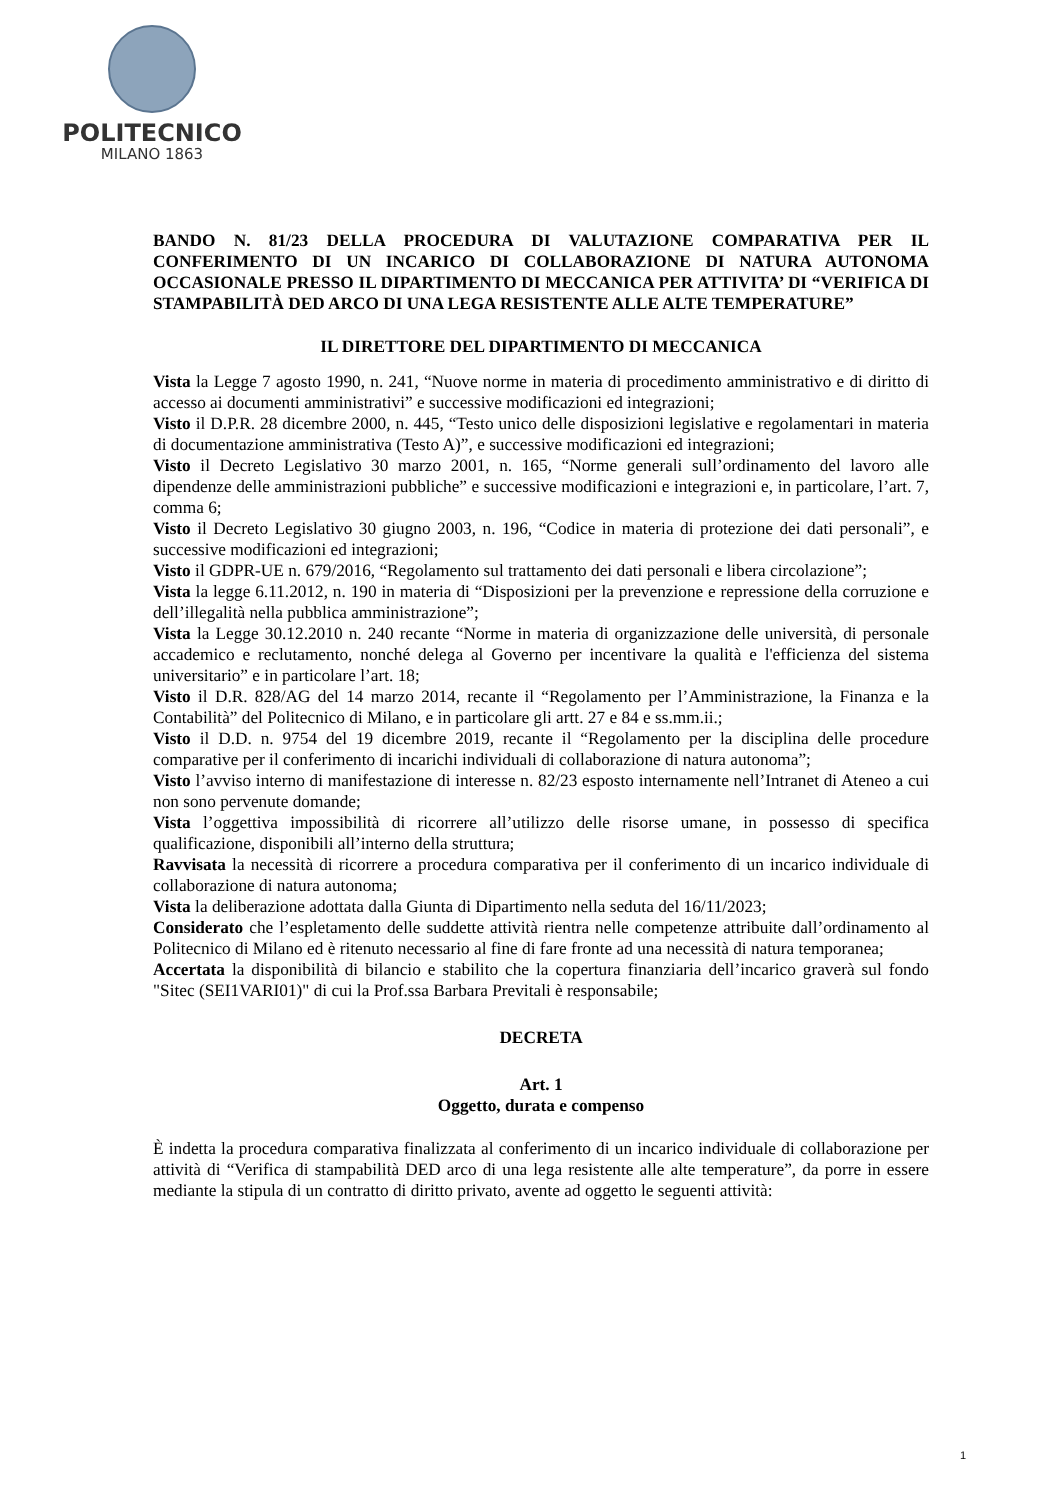POLITECNICO
MILANO 1863
BANDO N. 81/23 DELLA PROCEDURA DI VALUTAZIONE COMPARATIVA PER IL CONFERIMENTO DI UN INCARICO DI COLLABORAZIONE DI NATURA AUTONOMA OCCASIONALE PRESSO IL DIPARTIMENTO DI MECCANICA PER ATTIVITA’ DI “VERIFICA DI STAMPABILITÀ DED ARCO DI UNA LEGA RESISTENTE ALLE ALTE TEMPERATURE”
IL DIRETTORE DEL DIPARTIMENTO DI MECCANICA
Vista la Legge 7 agosto 1990, n. 241, “Nuove norme in materia di procedimento amministrativo e di diritto di accesso ai documenti amministrativi” e successive modificazioni ed integrazioni;
Visto il D.P.R. 28 dicembre 2000, n. 445, “Testo unico delle disposizioni legislative e regolamentari in materia di documentazione amministrativa (Testo A)”, e successive modificazioni ed integrazioni;
Visto il Decreto Legislativo 30 marzo 2001, n. 165, “Norme generali sull’ordinamento del lavoro alle dipendenze delle amministrazioni pubbliche” e successive modificazioni e integrazioni e, in particolare, l’art. 7, comma 6;
Visto il Decreto Legislativo 30 giugno 2003, n. 196, “Codice in materia di protezione dei dati personali”, e successive modificazioni ed integrazioni;
Visto il GDPR-UE n. 679/2016, “Regolamento sul trattamento dei dati personali e libera circolazione”;
Vista la legge 6.11.2012, n. 190 in materia di “Disposizioni per la prevenzione e repressione della corruzione e dell’illegalità nella pubblica amministrazione”;
Vista la Legge 30.12.2010 n. 240 recante “Norme in materia di organizzazione delle università, di personale accademico e reclutamento, nonché delega al Governo per incentivare la qualità e l'efficienza del sistema universitario” e in particolare l’art. 18;
Visto il D.R. 828/AG del 14 marzo 2014, recante il “Regolamento per l’Amministrazione, la Finanza e la Contabilità” del Politecnico di Milano, e in particolare gli artt. 27 e 84 e ss.mm.ii.;
Visto il D.D. n. 9754 del 19 dicembre 2019, recante il “Regolamento per la disciplina delle procedure comparative per il conferimento di incarichi individuali di collaborazione di natura autonoma”;
Visto l’avviso interno di manifestazione di interesse n. 82/23 esposto internamente nell’Intranet di Ateneo a cui non sono pervenute domande;
Vista l’oggettiva impossibilità di ricorrere all’utilizzo delle risorse umane, in possesso di specifica qualificazione, disponibili all’interno della struttura;
Ravvisata la necessità di ricorrere a procedura comparativa per il conferimento di un incarico individuale di collaborazione di natura autonoma;
Vista la deliberazione adottata dalla Giunta di Dipartimento nella seduta del 16/11/2023;
Considerato che l’espletamento delle suddette attività rientra nelle competenze attribuite dall’ordinamento al Politecnico di Milano ed è ritenuto necessario al fine di fare fronte ad una necessità di natura temporanea;
Accertata la disponibilità di bilancio e stabilito che la copertura finanziaria dell’incarico graverà sul fondo "Sitec (SEI1VARI01)" di cui la Prof.ssa Barbara Previtali è responsabile;
DECRETA
Art. 1
Oggetto, durata e compenso
È indetta la procedura comparativa finalizzata al conferimento di un incarico individuale di collaborazione per attività di “Verifica di stampabilità DED arco di una lega resistente alle alte temperature”, da porre in essere mediante la stipula di un contratto di diritto privato, avente ad oggetto le seguenti attività:
1